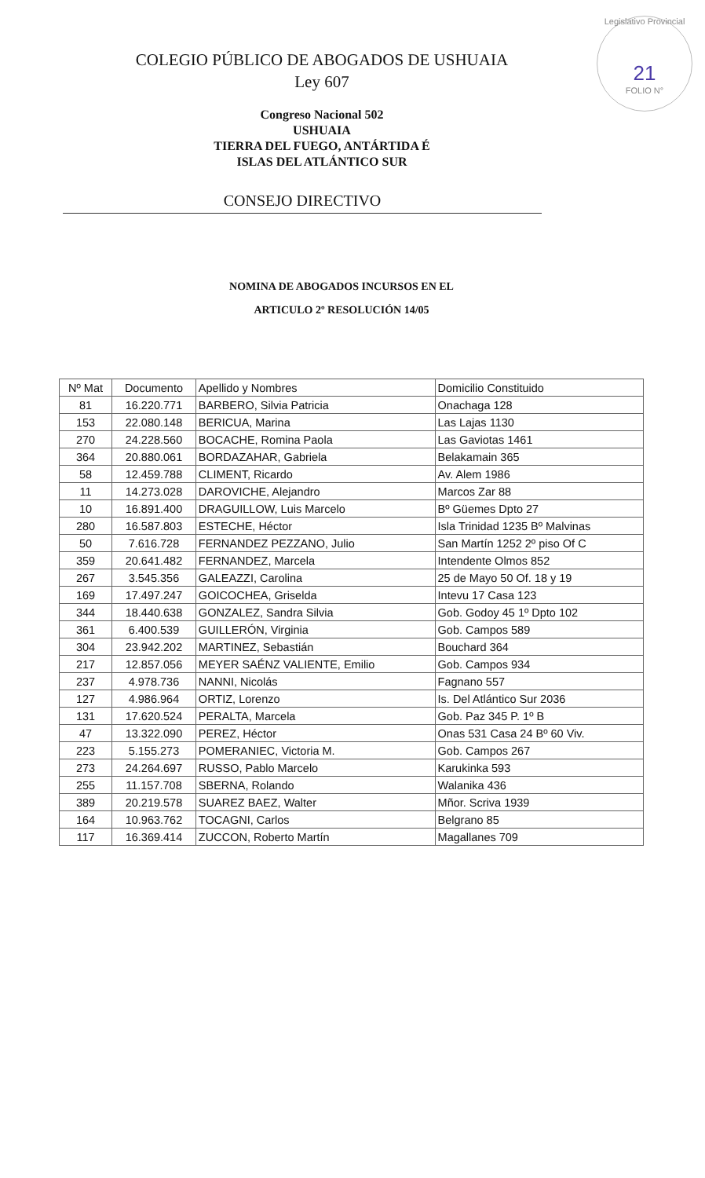Legislativo Provincial
21
FOLIO N°
COLEGIO PÚBLICO DE ABOGADOS DE USHUAIA
Ley 607
Congreso Nacional 502
USHUAIA
TIERRA DEL FUEGO, ANTÁRTIDA É
ISLAS DEL ATLÁNTICO SUR
CONSEJO DIRECTIVO
NOMINA DE ABOGADOS INCURSOS EN EL
ARTICULO 2º RESOLUCIÓN 14/05
| Nº Mat | Documento | Apellido y Nombres | Domicilio Constituido |
| --- | --- | --- | --- |
| 81 | 16.220.771 | BARBERO, Silvia Patricia | Onachaga 128 |
| 153 | 22.080.148 | BERICUA, Marina | Las Lajas 1130 |
| 270 | 24.228.560 | BOCACHE, Romina Paola | Las Gaviotas 1461 |
| 364 | 20.880.061 | BORDAZAHAR, Gabriela | Belakamain 365 |
| 58 | 12.459.788 | CLIMENT, Ricardo | Av. Alem 1986 |
| 11 | 14.273.028 | DAROVICHE, Alejandro | Marcos Zar 88 |
| 10 | 16.891.400 | DRAGUILLOW, Luis Marcelo | Bº Güemes Dpto 27 |
| 280 | 16.587.803 | ESTECHE, Héctor | Isla Trinidad 1235 Bº Malvinas |
| 50 | 7.616.728 | FERNANDEZ PEZZANO, Julio | San Martín 1252 2º piso Of C |
| 359 | 20.641.482 | FERNANDEZ, Marcela | Intendente Olmos 852 |
| 267 | 3.545.356 | GALEAZZI, Carolina | 25 de Mayo 50 Of. 18 y 19 |
| 169 | 17.497.247 | GOICOCHEA, Griselda | Intevu 17 Casa 123 |
| 344 | 18.440.638 | GONZALEZ, Sandra Silvia | Gob. Godoy 45 1º Dpto 102 |
| 361 | 6.400.539 | GUILLERÓN, Virginia | Gob. Campos 589 |
| 304 | 23.942.202 | MARTINEZ, Sebastián | Bouchard 364 |
| 217 | 12.857.056 | MEYER SAÉNZ VALIENTE, Emilio | Gob. Campos 934 |
| 237 | 4.978.736 | NANNI, Nicolás | Fagnano 557 |
| 127 | 4.986.964 | ORTIZ, Lorenzo | Is. Del Atlántico Sur 2036 |
| 131 | 17.620.524 | PERALTA, Marcela | Gob. Paz 345 P. 1º B |
| 47 | 13.322.090 | PEREZ, Héctor | Onas 531 Casa 24 Bº 60 Viv. |
| 223 | 5.155.273 | POMERANIEC, Victoria M. | Gob. Campos 267 |
| 273 | 24.264.697 | RUSSO, Pablo Marcelo | Karukinka 593 |
| 255 | 11.157.708 | SBERNA, Rolando | Walanika 436 |
| 389 | 20.219.578 | SUAREZ BAEZ, Walter | Mñor. Scriva 1939 |
| 164 | 10.963.762 | TOCAGNI, Carlos | Belgrano 85 |
| 117 | 16.369.414 | ZUCCON, Roberto Martín | Magallanes 709 |